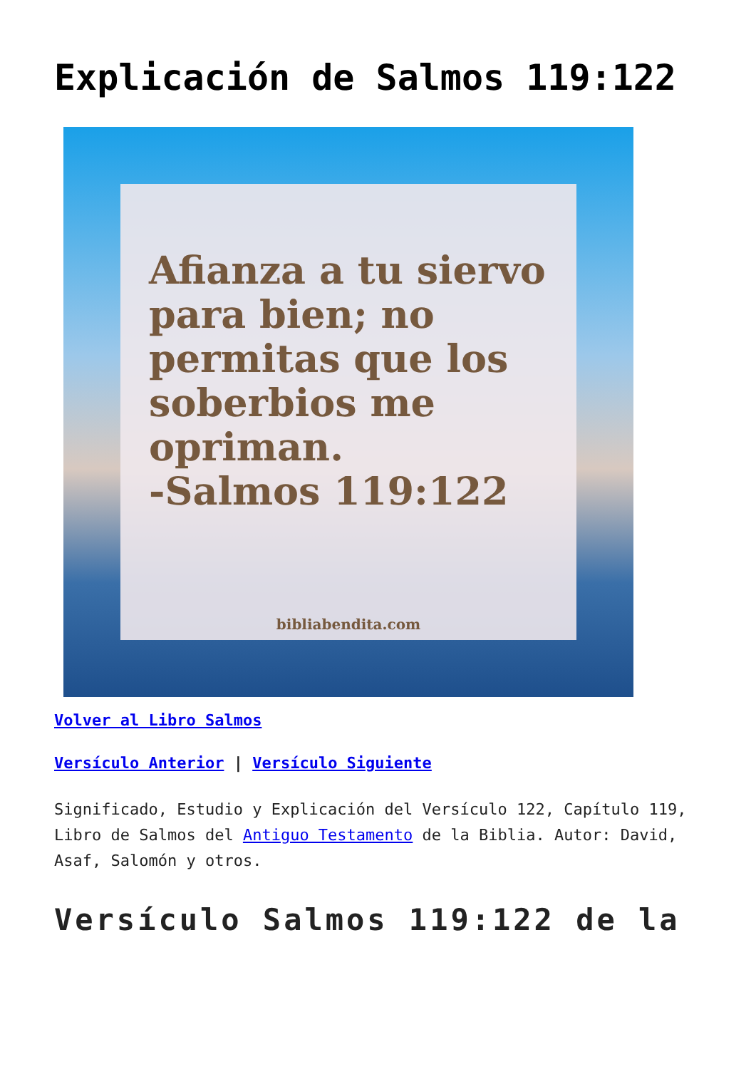Explicación de Salmos 119:122
Afianza a tu siervo para bien; no permitas que los soberbios me opriman.
-Salmos 119:122
bibliabendita.com
Volver al Libro Salmos
Versículo Anterior | Versículo Siguiente
Significado, Estudio y Explicación del Versículo 122, Capítulo 119, Libro de Salmos del Antiguo Testamento de la Biblia. Autor: David, Asaf, Salomón y otros.
Versículo Salmos 119:122 de la